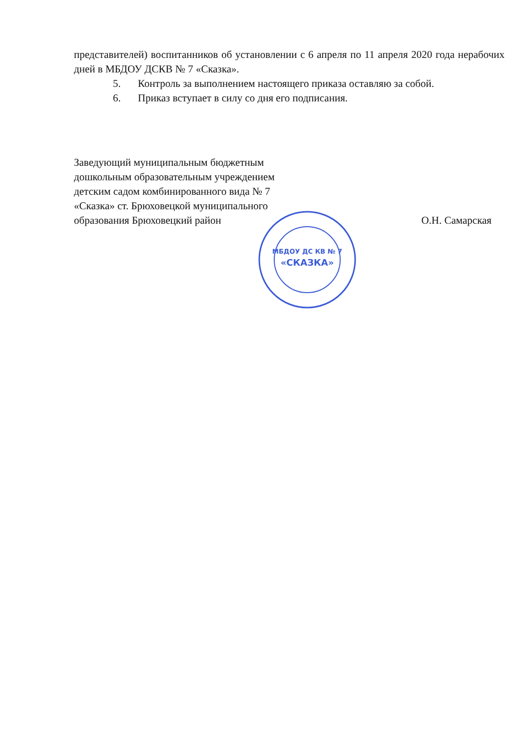представителей) воспитанников об установлении с 6 апреля по 11 апреля 2020 года нерабочих дней в МБДОУ ДСКВ № 7 «Сказка».
5. Контроль за выполнением настоящего приказа оставляю за собой.
6. Приказ вступает в силу со дня его подписания.
Заведующий муниципальным бюджетным
дошкольным образовательным учреждением
детским садом комбинированного вида № 7
«Сказка» ст. Брюховецкой муниципального
образования Брюховецкий район
О.Н. Самарская
МБДОУ ДС КВ № 7
«СКАЗКА»